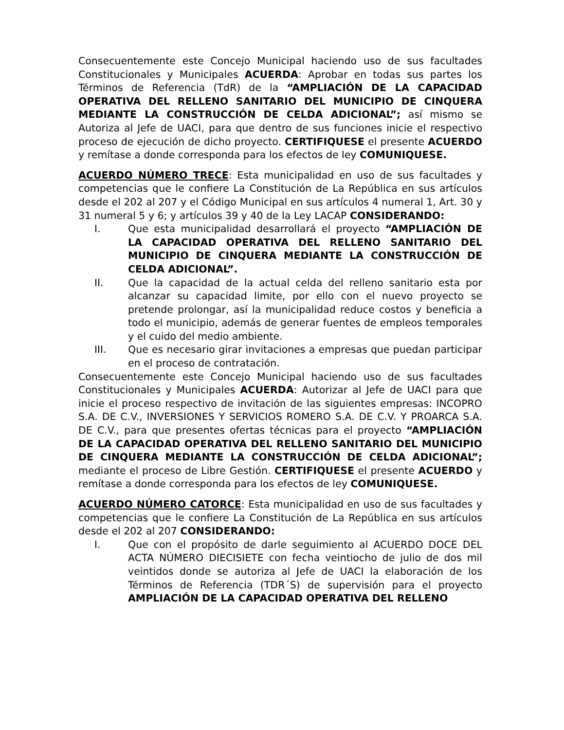Consecuentemente este Concejo Municipal haciendo uso de sus facultades Constitucionales y Municipales ACUERDA: Aprobar en todas sus partes los Términos de Referencia (TdR) de la “AMPLIACIÓN DE LA CAPACIDAD OPERATIVA DEL RELLENO SANITARIO DEL MUNICIPIO DE CINQUERA MEDIANTE LA CONSTRUCCIÓN DE CELDA ADICIONAL”; así mismo se Autoriza al Jefe de UACI, para que dentro de sus funciones inicie el respectivo proceso de ejecución de dicho proyecto. CERTIFIQUESE el presente ACUERDO y remítase a donde corresponda para los efectos de ley COMUNIQUESE.
ACUERDO NÚMERO TRECE: Esta municipalidad en uso de sus facultades y competencias que le confiere La Constitución de La República en sus artículos desde el 202 al 207 y el Código Municipal en sus artículos 4 numeral 1, Art. 30 y 31 numeral 5 y 6; y artículos 39 y 40 de la Ley LACAP CONSIDERANDO:
I. Que esta municipalidad desarrollará el proyecto “AMPLIACIÓN DE LA CAPACIDAD OPERATIVA DEL RELLENO SANITARIO DEL MUNICIPIO DE CINQUERA MEDIANTE LA CONSTRUCCIÓN DE CELDA ADICIONAL”.
II. Que la capacidad de la actual celda del relleno sanitario esta por alcanzar su capacidad limite, por ello con el nuevo proyecto se pretende prolongar, así la municipalidad reduce costos y beneficia a todo el municipio, además de generar fuentes de empleos temporales y el cuido del medio ambiente.
III. Que es necesario girar invitaciones a empresas que puedan participar en el proceso de contratación.
Consecuentemente este Concejo Municipal haciendo uso de sus facultades Constitucionales y Municipales ACUERDA: Autorizar al Jefe de UACI para que inicie el proceso respectivo de invitación de las siguientes empresas: INCOPRO S.A. DE C.V., INVERSIONES Y SERVICIOS ROMERO S.A. DE C.V. Y PROARCA S.A. DE C.V., para que presentes ofertas técnicas para el proyecto “AMPLIACIÓN DE LA CAPACIDAD OPERATIVA DEL RELLENO SANITARIO DEL MUNICIPIO DE CINQUERA MEDIANTE LA CONSTRUCCIÓN DE CELDA ADICIONAL”; mediante el proceso de Libre Gestión. CERTIFIQUESE el presente ACUERDO y remítase a donde corresponda para los efectos de ley COMUNIQUESE.
ACUERDO NÚMERO CATORCE: Esta municipalidad en uso de sus facultades y competencias que le confiere La Constitución de La República en sus artículos desde el 202 al 207 CONSIDERANDO:
I. Que con el propósito de darle seguimiento al ACUERDO DOCE DEL ACTA NÚMERO DIECISIETE con fecha veintiocho de julio de dos mil veintidos donde se autoriza al Jefe de UACI la elaboración de los Términos de Referencia (TDR´S) de supervisión para el proyecto AMPLIACIÓN DE LA CAPACIDAD OPERATIVA DEL RELLENO